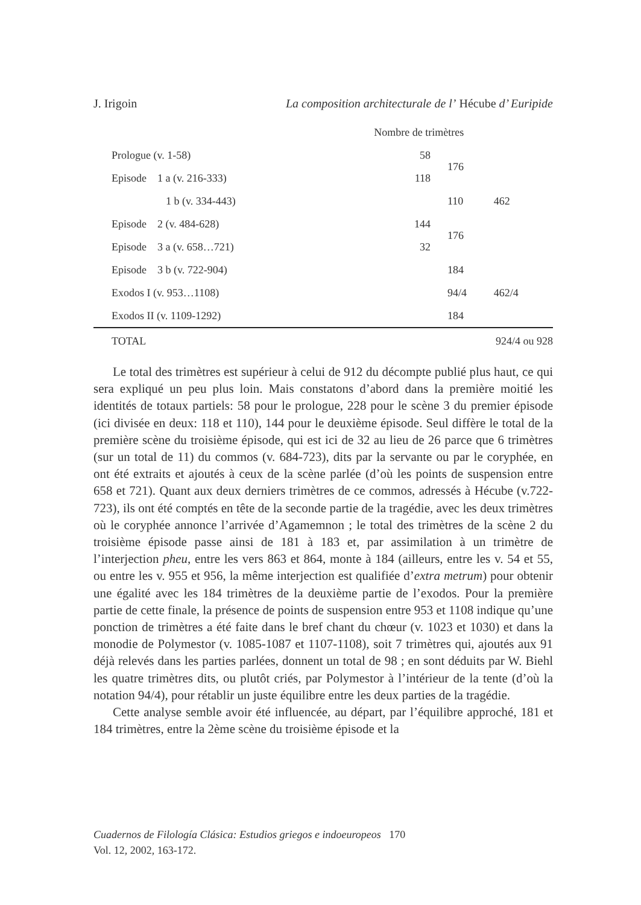J. Irigoin La composition architecturale de l’ Hécube d’ Euripide
| | | Nombre de trimètres | | |
| Prologue (v. 1-58) | | 58 | 176 | 462 |
| Episode 1 a (v. 216-333) | | 118 | | |
| 1 b (v. 334-443) | | | 110 | |
| Episode 2 (v. 484-628) | | 144 | 176 | |
| Episode 3 a (v. 658…721) | | 32 | | |
| Episode 3 b (v. 722-904) | | | 184 | 462/4 |
| Exodos I (v. 953…1108) | | | 94/4 | |
| Exodos II (v. 1109-1292) | | | 184 | |
| TOTAL | 924/4 ou 928 | | | |
Le total des trimètres est supérieur à celui de 912 du décompte publié plus haut, ce qui sera expliqué un peu plus loin. Mais constatons d’abord dans la première moitié les identités de totaux partiels: 58 pour le prologue, 228 pour le scène 3 du premier épisode (ici divisée en deux: 118 et 110), 144 pour le deuxième épisode. Seul diffère le total de la première scène du troisième épisode, qui est ici de 32 au lieu de 26 parce que 6 trimètres (sur un total de 11) du commos (v. 684-723), dits par la servante ou par le coryphée, en ont été extraits et ajoutés à ceux de la scène parlée (d’où les points de suspension entre 658 et 721). Quant aux deux derniers trimètres de ce commos, adressés à Hécube (v.722-723), ils ont été comptés en tête de la seconde partie de la tragédie, avec les deux trimètres où le coryphée annonce l’arrivée d’Agamemnon ; le total des trimètres de la scène 2 du troisième épisode passe ainsi de 181 à 183 et, par assimilation à un trimètre de l’interjection pheu, entre les vers 863 et 864, monte à 184 (ailleurs, entre les v. 54 et 55, ou entre les v. 955 et 956, la même interjection est qualifiée d’extra metrum) pour obtenir une égalité avec les 184 trimètres de la deuxième partie de l’exodos. Pour la première partie de cette finale, la présence de points de suspension entre 953 et 1108 indique qu’une ponction de trimètres a été faite dans le bref chant du chœur (v. 1023 et 1030) et dans la monodie de Polymestor (v. 1085-1087 et 1107-1108), soit 7 trimètres qui, ajoutés aux 91 déjà relevés dans les parties parlées, donnent un total de 98 ; en sont déduits par W. Biehl les quatre trimètres dits, ou plutôt criés, par Polymestor à l’intérieur de la tente (d’où la notation 94/4), pour rétablir un juste équilibre entre les deux parties de la tragédie.
Cette analyse semble avoir été influencée, au départ, par l’équilibre approché, 181 et 184 trimètres, entre la 2ème scène du troisième épisode et la
Cuadernos de Filología Clásica: Estudios griegos e indoeuropeos 170
Vol. 12, 2002, 163-172.